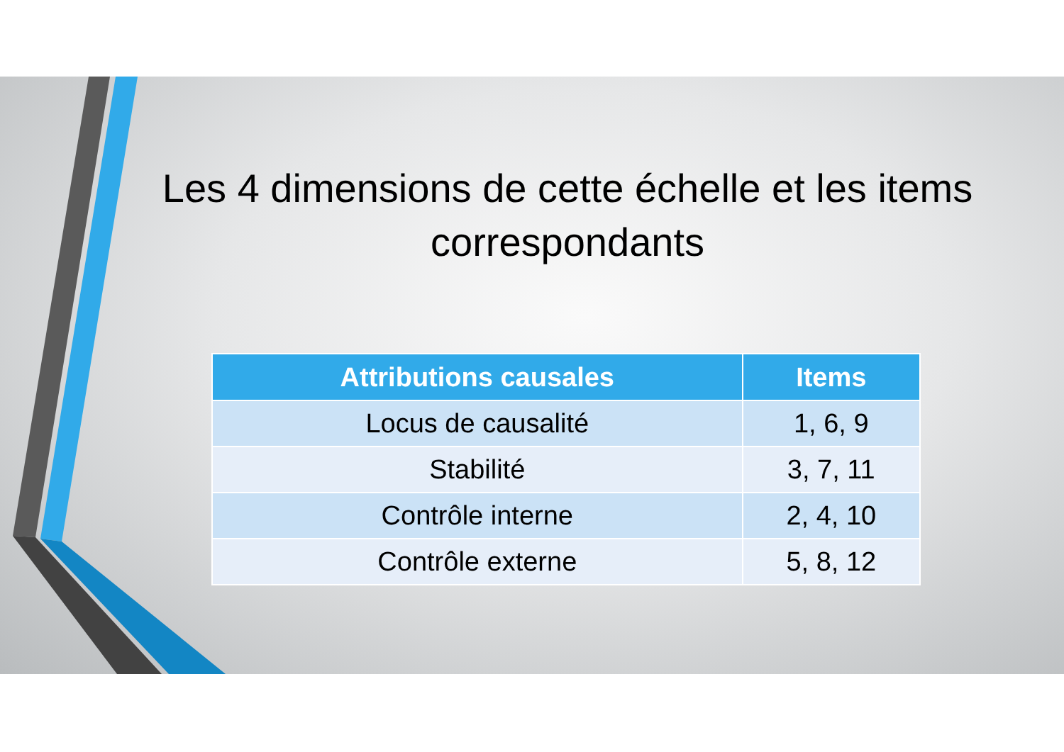Les 4 dimensions de cette échelle et les items correspondants
| Attributions causales | Items |
| --- | --- |
| Locus de causalité | 1, 6, 9 |
| Stabilité | 3, 7, 11 |
| Contrôle interne | 2, 4, 10 |
| Contrôle externe | 5, 8, 12 |